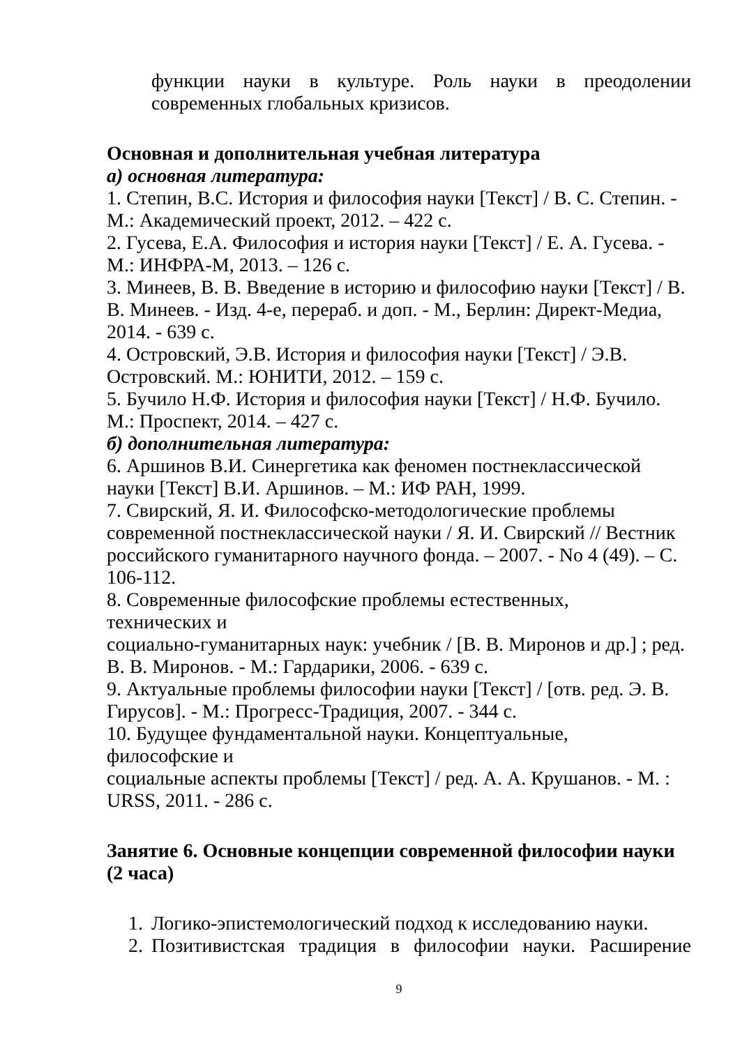функции науки в культуре. Роль науки в преодолении современных глобальных кризисов.
Основная и дополнительная учебная литература
а) основная литература:
1. Степин, В.С. История и философия науки [Текст] / В. С. Степин. - М.: Академический проект, 2012. – 422 с.
2. Гусева, Е.А. Философия и история науки [Текст] / Е. А. Гусева. - М.: ИНФРА-М, 2013. – 126 с.
3. Минеев, В. В. Введение в историю и философию науки [Текст] / В. В. Минеев. - Изд. 4-е, перераб. и доп. - М., Берлин: Директ-Медиа, 2014. - 639 с.
4. Островский, Э.В. История и философия науки [Текст] / Э.В. Островский. М.: ЮНИТИ, 2012. – 159 с.
5. Бучило Н.Ф. История и философия науки [Текст] / Н.Ф. Бучило. М.: Проспект, 2014. – 427 с.
б) дополнительная литература:
6. Аршинов В.И. Синергетика как феномен постнеклассической науки [Текст] В.И. Аршинов. – М.: ИФ РАН, 1999.
7. Свирский, Я. И. Философско-методологические проблемы современной постнеклассической науки / Я. И. Свирский // Вестник российского гуманитарного научного фонда. – 2007. - No 4 (49). – С. 106-112.
8. Современные философские проблемы естественных,
технических и
социально-гуманитарных наук: учебник / [В. В. Миронов и др.] ; ред. В. В. Миронов. - М.: Гардарики, 2006. - 639 с.
9. Актуальные проблемы философии науки [Текст] / [отв. ред. Э. В. Гирусов]. - М.: Прогресс-Традиция, 2007. - 344 с.
10. Будущее фундаментальной науки. Концептуальные,
философские и
социальные аспекты проблемы [Текст] / ред. А. А. Крушанов. - М. : URSS, 2011. - 286 с.
Занятие 6. Основные концепции современной философии науки (2 часа)
1. Логико-эпистемологический подход к исследованию науки.
2. Позитивистская традиция в философии науки. Расширение
9